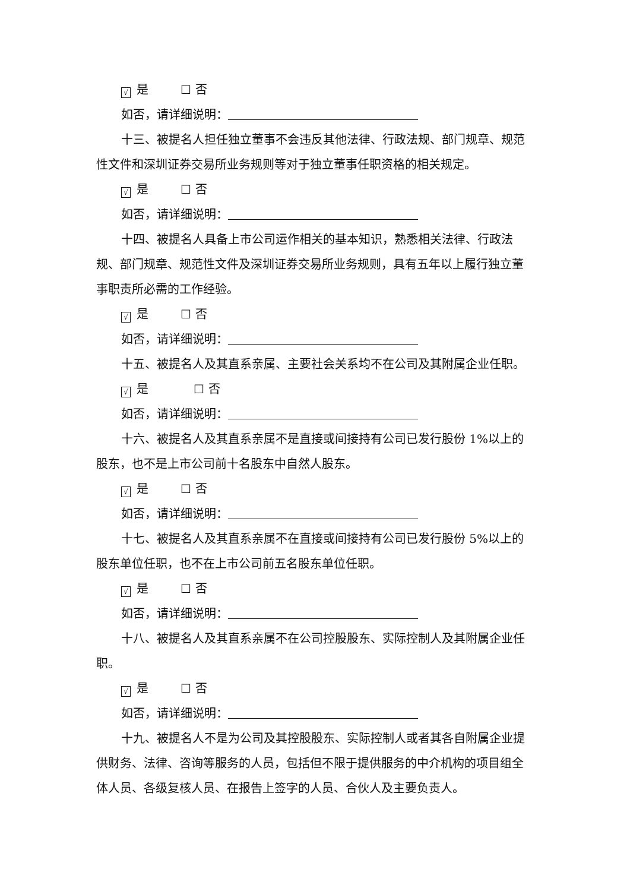√ 是 ☐ 否
如否，请详细说明：
十三、被提名人担任独立董事不会违反其他法律、行政法规、部门规章、规范性文件和深圳证券交易所业务规则等对于独立董事任职资格的相关规定。
√ 是 ☐ 否
如否，请详细说明：
十四、被提名人具备上市公司运作相关的基本知识，熟悉相关法律、行政法规、部门规章、规范性文件及深圳证券交易所业务规则，具有五年以上履行独立董事职责所必需的工作经验。
√ 是 ☐ 否
如否，请详细说明：
十五、被提名人及其直系亲属、主要社会关系均不在公司及其附属企业任职。
√ 是 ☐ 否
如否，请详细说明：
十六、被提名人及其直系亲属不是直接或间接持有公司已发行股份 1%以上的股东，也不是上市公司前十名股东中自然人股东。
√ 是 ☐ 否
如否，请详细说明：
十七、被提名人及其直系亲属不在直接或间接持有公司已发行股份 5%以上的股东单位任职，也不在上市公司前五名股东单位任职。
√ 是 ☐ 否
如否，请详细说明：
十八、被提名人及其直系亲属不在公司控股股东、实际控制人及其附属企业任职。
√ 是 ☐ 否
如否，请详细说明：
十九、被提名人不是为公司及其控股股东、实际控制人或者其各自附属企业提供财务、法律、咨询等服务的人员，包括但不限于提供服务的中介机构的项目组全体人员、各级复核人员、在报告上签字的人员、合伙人及主要负责人。